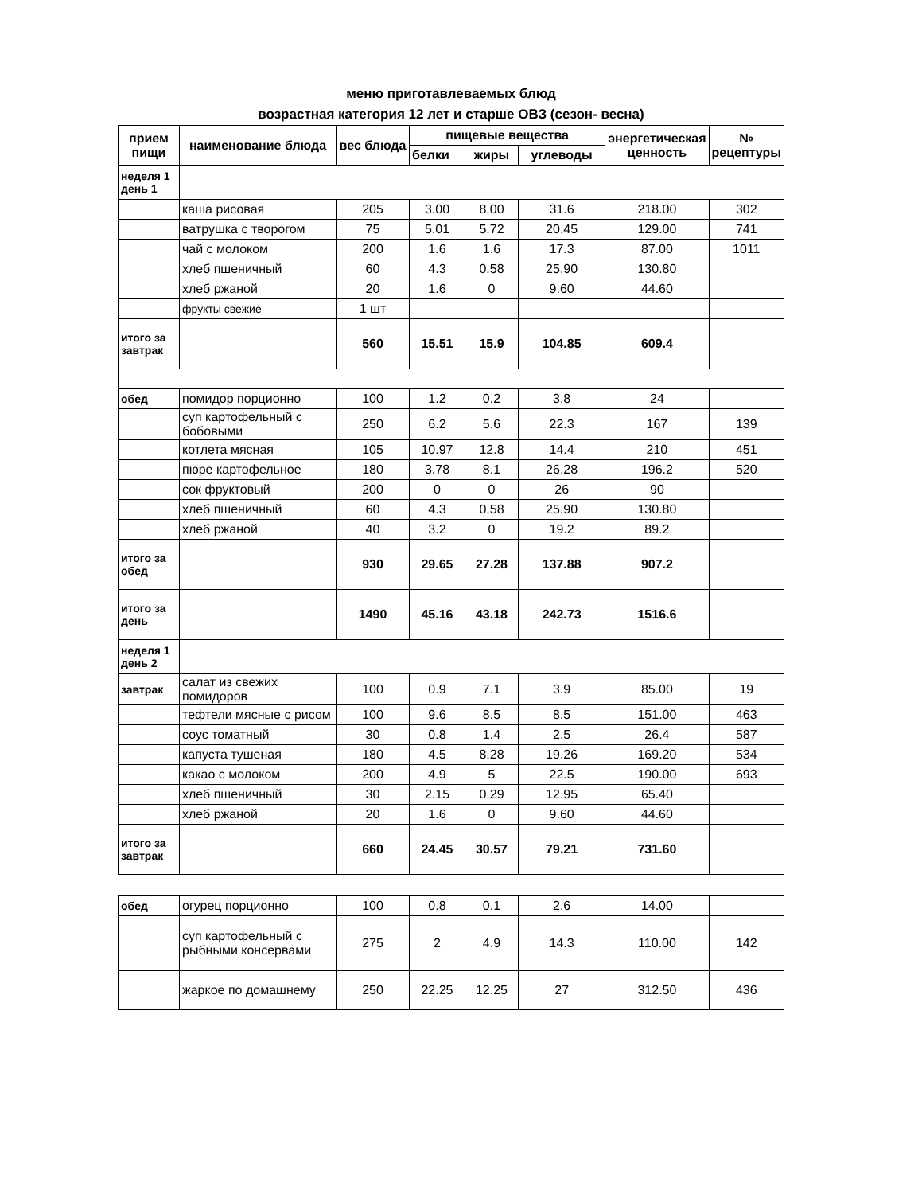меню приготавлеваемых блюд
возрастная категория 12 лет и старше ОВЗ (сезон- весна)
| прием пищи | наименование блюда | вес блюда | пищевые вещества | | | энергетическая ценность | № рецептуры |
| --- | --- | --- | --- | --- | --- | --- | --- |
| | | | белки | жиры | углеводы | | |
| неделя 1 день 1 | | | | | | | |
| | каша рисовая | 205 | 3.00 | 8.00 | 31.6 | 218.00 | 302 |
| | ватрушка с творогом | 75 | 5.01 | 5.72 | 20.45 | 129.00 | 741 |
| | чай с молоком | 200 | 1.6 | 1.6 | 17.3 | 87.00 | 1011 |
| | хлеб пшеничный | 60 | 4.3 | 0.58 | 25.90 | 130.80 | |
| | хлеб ржаной | 20 | 1.6 | 0 | 9.60 | 44.60 | |
| | фрукты свежие | 1 шт | | | | | |
| итого за завтрак | | 560 | 15.51 | 15.9 | 104.85 | 609.4 | |
| обед | помидор порционно | 100 | 1.2 | 0.2 | 3.8 | 24 | |
| | суп картофельный с бобовыми | 250 | 6.2 | 5.6 | 22.3 | 167 | 139 |
| | котлета мясная | 105 | 10.97 | 12.8 | 14.4 | 210 | 451 |
| | пюре картофельное | 180 | 3.78 | 8.1 | 26.28 | 196.2 | 520 |
| | сок фруктовый | 200 | 0 | 0 | 26 | 90 | |
| | хлеб пшеничный | 60 | 4.3 | 0.58 | 25.90 | 130.80 | |
| | хлеб ржаной | 40 | 3.2 | 0 | 19.2 | 89.2 | |
| итого за обед | | 930 | 29.65 | 27.28 | 137.88 | 907.2 | |
| итого за день | | 1490 | 45.16 | 43.18 | 242.73 | 1516.6 | |
| неделя 1 день 2 | | | | | | | |
| завтрак | салат из свежих помидоров | 100 | 0.9 | 7.1 | 3.9 | 85.00 | 19 |
| | тефтели мясные с рисом | 100 | 9.6 | 8.5 | 8.5 | 151.00 | 463 |
| | соус томатный | 30 | 0.8 | 1.4 | 2.5 | 26.4 | 587 |
| | капуста тушеная | 180 | 4.5 | 8.28 | 19.26 | 169.20 | 534 |
| | какао с молоком | 200 | 4.9 | 5 | 22.5 | 190.00 | 693 |
| | хлеб пшеничный | 30 | 2.15 | 0.29 | 12.95 | 65.40 | |
| | хлеб ржаной | 20 | 1.6 | 0 | 9.60 | 44.60 | |
| итого за завтрак | | 660 | 24.45 | 30.57 | 79.21 | 731.60 | |
| обед | огурец порционно | 100 | 0.8 | 0.1 | 2.6 | 14.00 | |
| | суп картофельный с рыбными консервами | 275 | 2 | 4.9 | 14.3 | 110.00 | 142 |
| | жаркое по домашнему | 250 | 22.25 | 12.25 | 27 | 312.50 | 436 |